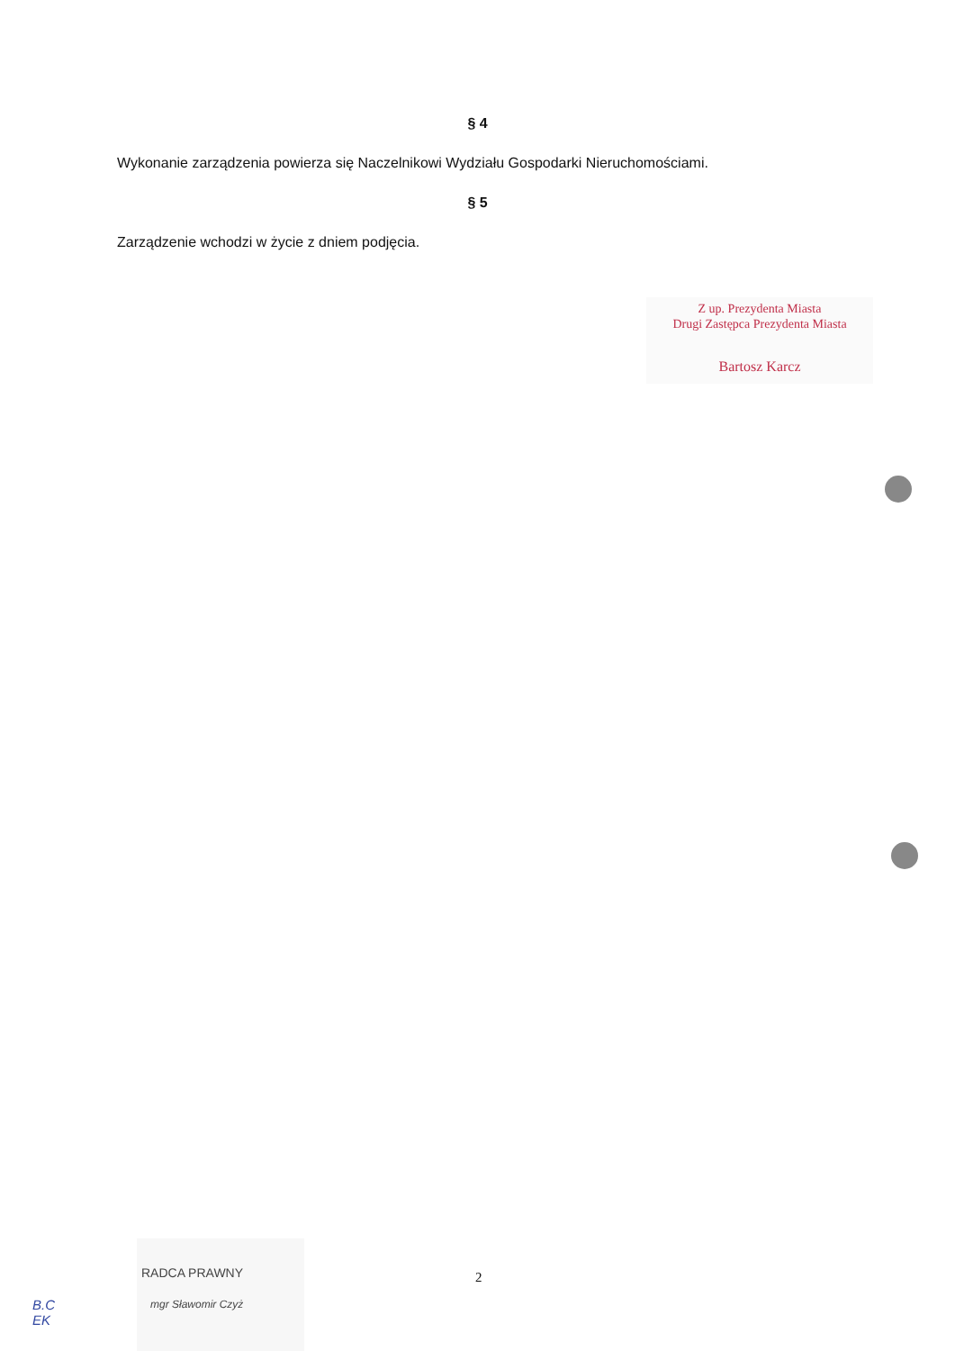§ 4
Wykonanie zarządzenia powierza się Naczelnikowi Wydziału Gospodarki Nieruchomościami.
§ 5
Zarządzenie wchodzi w życie z dniem podjęcia.
Z up. Prezydenta Miasta
Drugi Zastępca Prezydenta Miasta
Bartosz Karcz
RADCA PRAWNY
mgr Sławomir Czyż
2
B.C
EK